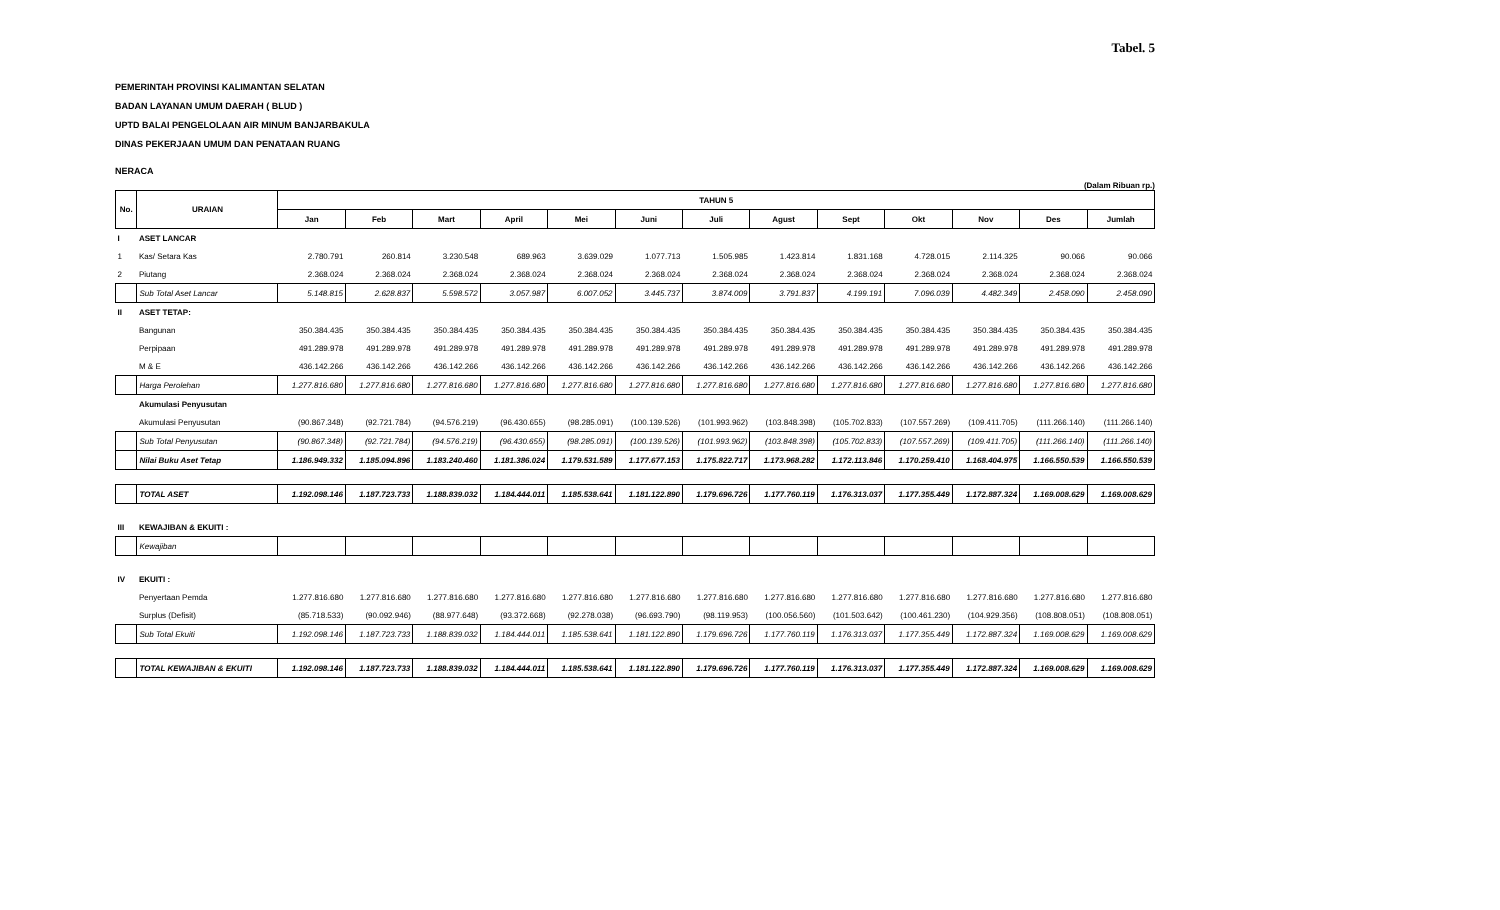Tabel. 5
PEMERINTAH PROVINSI KALIMANTAN SELATAN
BADAN LAYANAN UMUM DAERAH ( BLUD )
UPTD BALAI PENGELOLAAN AIR MINUM BANJARBAKULA
DINAS PEKERJAAN UMUM DAN PENATAAN RUANG
NERACA
(Dalam Ribuan rp.)
| No. | URAIAN | TAHUN 5 | | | | | | | | | | | | |
| --- | --- | --- | --- | --- | --- | --- | --- | --- | --- | --- | --- | --- | --- | --- |
| | | Jan | Feb | Mart | April | Mei | Juni | Juli | Agust | Sept | Okt | Nov | Des | Jumlah |
| I | ASET LANCAR | | | | | | | | | | | | | |
| 1 | Kas/ Setara Kas | 2.780.791 | 260.814 | 3.230.548 | 689.963 | 3.639.029 | 1.077.713 | 1.505.985 | 1.423.814 | 1.831.168 | 4.728.015 | 2.114.325 | 90.066 | 90.066 |
| 2 | Piutang | 2.368.024 | 2.368.024 | 2.368.024 | 2.368.024 | 2.368.024 | 2.368.024 | 2.368.024 | 2.368.024 | 2.368.024 | 2.368.024 | 2.368.024 | 2.368.024 | 2.368.024 |
| | Sub Total Aset Lancar | 5.148.815 | 2.628.837 | 5.598.572 | 3.057.987 | 6.007.052 | 3.445.737 | 3.874.009 | 3.791.837 | 4.199.191 | 7.096.039 | 4.482.349 | 2.458.090 | 2.458.090 |
| II | ASET TETAP: | | | | | | | | | | | | | |
| | Bangunan | 350.384.435 | 350.384.435 | 350.384.435 | 350.384.435 | 350.384.435 | 350.384.435 | 350.384.435 | 350.384.435 | 350.384.435 | 350.384.435 | 350.384.435 | 350.384.435 | 350.384.435 |
| | Perpipaan | 491.289.978 | 491.289.978 | 491.289.978 | 491.289.978 | 491.289.978 | 491.289.978 | 491.289.978 | 491.289.978 | 491.289.978 | 491.289.978 | 491.289.978 | 491.289.978 | 491.289.978 |
| | M & E | 436.142.266 | 436.142.266 | 436.142.266 | 436.142.266 | 436.142.266 | 436.142.266 | 436.142.266 | 436.142.266 | 436.142.266 | 436.142.266 | 436.142.266 | 436.142.266 | 436.142.266 |
| | Harga Perolehan | 1.277.816.680 | 1.277.816.680 | 1.277.816.680 | 1.277.816.680 | 1.277.816.680 | 1.277.816.680 | 1.277.816.680 | 1.277.816.680 | 1.277.816.680 | 1.277.816.680 | 1.277.816.680 | 1.277.816.680 | 1.277.816.680 |
| | Akumulasi Penyusutan | | | | | | | | | | | | | |
| | Akumulasi Penyusutan | (90.867.348) | (92.721.784) | (94.576.219) | (96.430.655) | (98.285.091) | (100.139.526) | (101.993.962) | (103.848.398) | (105.702.833) | (107.557.269) | (109.411.705) | (111.266.140) | (111.266.140) |
| | Sub Total Penyusutan | (90.867.348) | (92.721.784) | (94.576.219) | (96.430.655) | (98.285.091) | (100.139.526) | (101.993.962) | (103.848.398) | (105.702.833) | (107.557.269) | (109.411.705) | (111.266.140) | (111.266.140) |
| | Nilai Buku Aset Tetap | 1.186.949.332 | 1.185.094.896 | 1.183.240.460 | 1.181.386.024 | 1.179.531.589 | 1.177.677.153 | 1.175.822.717 | 1.173.968.282 | 1.172.113.846 | 1.170.259.410 | 1.168.404.975 | 1.166.550.539 | 1.166.550.539 |
| | TOTAL ASET | 1.192.098.146 | 1.187.723.733 | 1.188.839.032 | 1.184.444.011 | 1.185.538.641 | 1.181.122.890 | 1.179.696.726 | 1.177.760.119 | 1.176.313.037 | 1.177.355.449 | 1.172.887.324 | 1.169.008.629 | 1.169.008.629 |
| III | KEWAJIBAN & EKUITI : | | | | | | | | | | | | | |
| | Kewajiban | | | | | | | | | | | | | |
| IV | EKUITI : | | | | | | | | | | | | | |
| | Penyertaan Pemda | 1.277.816.680 | 1.277.816.680 | 1.277.816.680 | 1.277.816.680 | 1.277.816.680 | 1.277.816.680 | 1.277.816.680 | 1.277.816.680 | 1.277.816.680 | 1.277.816.680 | 1.277.816.680 | 1.277.816.680 | 1.277.816.680 |
| | Surplus (Defisit) | (85.718.533) | (90.092.946) | (88.977.648) | (93.372.668) | (92.278.038) | (96.693.790) | (98.119.953) | (100.056.560) | (101.503.642) | (100.461.230) | (104.929.356) | (108.808.051) | (108.808.051) |
| | Sub Total Ekuiti | 1.192.098.146 | 1.187.723.733 | 1.188.839.032 | 1.184.444.011 | 1.185.538.641 | 1.181.122.890 | 1.179.696.726 | 1.177.760.119 | 1.176.313.037 | 1.177.355.449 | 1.172.887.324 | 1.169.008.629 | 1.169.008.629 |
| | TOTAL KEWAJIBAN & EKUITI | 1.192.098.146 | 1.187.723.733 | 1.188.839.032 | 1.184.444.011 | 1.185.538.641 | 1.181.122.890 | 1.179.696.726 | 1.177.760.119 | 1.176.313.037 | 1.177.355.449 | 1.172.887.324 | 1.169.008.629 | 1.169.008.629 |